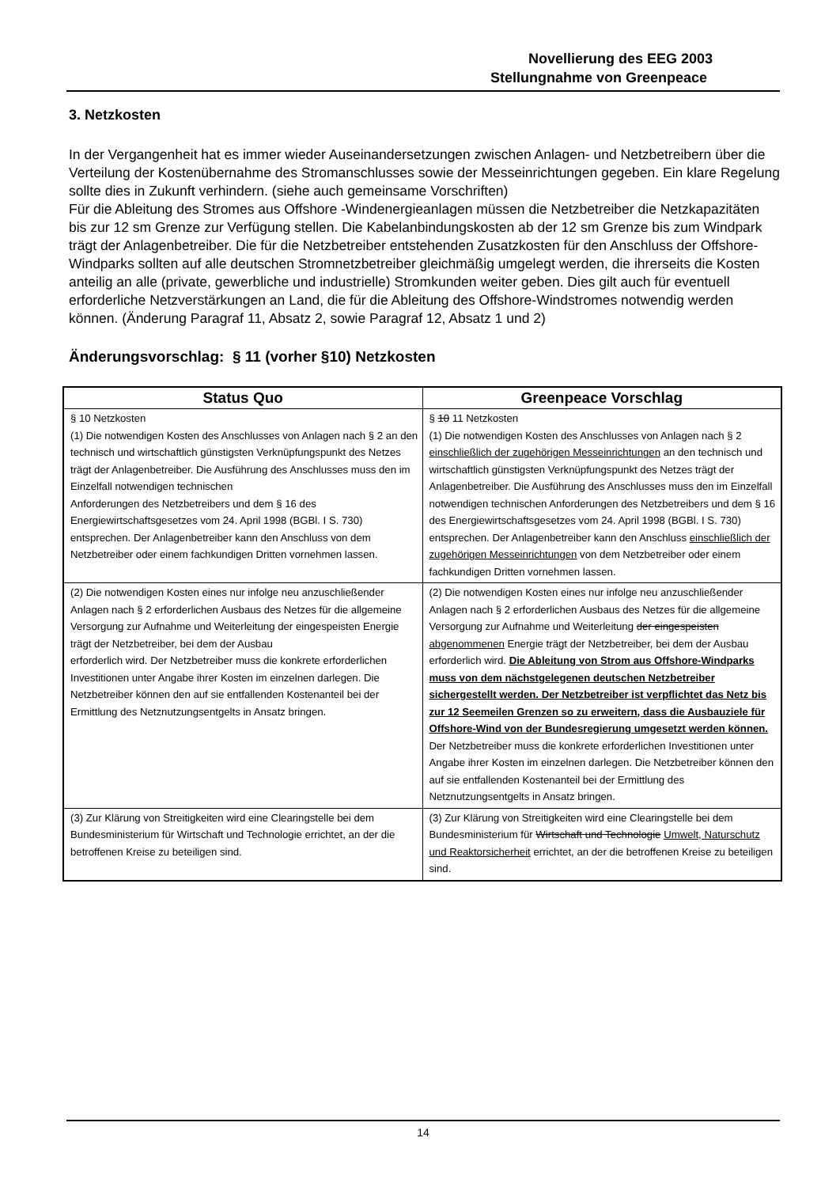Novellierung des EEG 2003
Stellungnahme von Greenpeace
3. Netzkosten
In der Vergangenheit hat es immer wieder Auseinandersetzungen zwischen Anlagen- und Netzbetreibern über die Verteilung der Kostenübernahme des Stromanschlusses sowie der Messeinrichtungen gegeben. Ein klare Regelung sollte dies in Zukunft verhindern. (siehe auch gemeinsame Vorschriften)
Für die Ableitung des Stromes aus Offshore -Windenergieanlagen müssen die Netzbetreiber die Netzkapazitäten bis zur 12 sm Grenze zur Verfügung stellen. Die Kabelanbindungskosten ab der 12 sm Grenze bis zum Windpark trägt der Anlagenbetreiber. Die für die Netzbetreiber entstehenden Zusatzkosten für den Anschluss der Offshore-Windparks sollten auf alle deutschen Stromnetzbetreiber gleichmäßig umgelegt werden, die ihrerseits die Kosten anteilig an alle (private, gewerbliche und industrielle) Stromkunden weiter geben. Dies gilt auch für eventuell erforderliche Netzverstärkungen an Land, die für die Ableitung des Offshore-Windstromes notwendig werden können. (Änderung Paragraf 11, Absatz 2, sowie Paragraf 12, Absatz 1 und 2)
Änderungsvorschlag: § 11 (vorher §10) Netzkosten
| Status Quo | Greenpeace Vorschlag |
| --- | --- |
| § 10 Netzkosten (1) Die notwendigen Kosten des Anschlusses von Anlagen nach § 2 an den technisch und wirtschaftlich günstigsten Verknüpfungspunkt des Netzes trägt der Anlagenbetreiber. Die Ausführung des Anschlusses muss den im Einzelfall notwendigen technischen Anforderungen des Netzbetreibers und dem § 16 des Energiewirtschaftsgesetzes vom 24. April 1998 (BGBl. I S. 730) entsprechen. Der Anlagenbetreiber kann den Anschluss von dem Netzbetreiber oder einem fachkundigen Dritten vornehmen lassen. | § 10 11 Netzkosten (1) Die notwendigen Kosten des Anschlusses von Anlagen nach § 2 einschließlich der zugehörigen Messeinrichtungen an den technisch und wirtschaftlich günstigsten Verknüpfungspunkt des Netzes trägt der Anlagenbetreiber. Die Ausführung des Anschlusses muss den im Einzelfall notwendigen technischen Anforderungen des Netzbetreibers und dem § 16 des Energiewirtschaftsgesetzes vom 24. April 1998 (BGBl. I S. 730) entsprechen. Der Anlagenbetreiber kann den Anschluss einschließlich der zugehörigen Messeinrichtungen von dem Netzbetreiber oder einem fachkundigen Dritten vornehmen lassen. |
| (2) Die notwendigen Kosten eines nur infolge neu anzuschließender Anlagen nach § 2 erforderlichen Ausbaus des Netzes für die allgemeine Versorgung zur Aufnahme und Weiterleitung der eingespeisten Energie trägt der Netzbetreiber, bei dem der Ausbau erforderlich wird. Der Netzbetreiber muss die konkrete erforderlichen Investitionen unter Angabe ihrer Kosten im einzelnen darlegen. Die Netzbetreiber können den auf sie entfallenden Kostenanteil bei der Ermittlung des Netznutzungsentgelts in Ansatz bringen. | (2) Die notwendigen Kosten eines nur infolge neu anzuschließender Anlagen nach § 2 erforderlichen Ausbaus des Netzes für die allgemeine Versorgung zur Aufnahme und Weiterleitung der eingespeisten abgenommenen Energie trägt der Netzbetreiber, bei dem der Ausbau erforderlich wird. Die Ableitung von Strom aus Offshore-Windparks muss von dem nächstgelegenen deutschen Netzbetreiber sichergestellt werden. Der Netzbetreiber ist verpflichtet das Netz bis zur 12 Seemeilen Grenzen so zu erweitern, dass die Ausbauziele für Offshore-Wind von der Bundesregierung umgesetzt werden können. Der Netzbetreiber muss die konkrete erforderlichen Investitionen unter Angabe ihrer Kosten im einzelnen darlegen. Die Netzbetreiber können den auf sie entfallenden Kostenanteil bei der Ermittlung des Netznutzungsentgelts in Ansatz bringen. |
| (3) Zur Klärung von Streitigkeiten wird eine Clearingstelle bei dem Bundesministerium für Wirtschaft und Technologie errichtet, an der die betroffenen Kreise zu beteiligen sind. | (3) Zur Klärung von Streitigkeiten wird eine Clearingstelle bei dem Bundesministerium für Wirtschaft und Technologie Umwelt, Naturschutz und Reaktorsicherheit errichtet, an der die betroffenen Kreise zu beteiligen sind. |
14